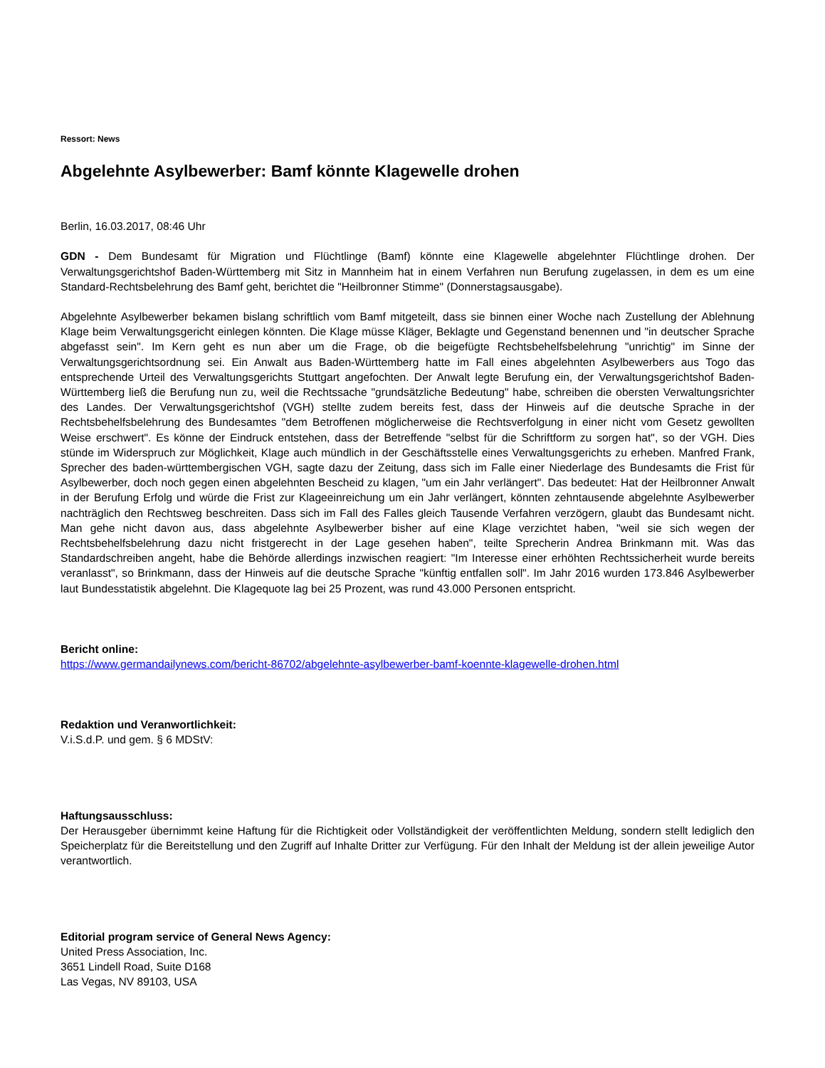Ressort: News
Abgelehnte Asylbewerber: Bamf könnte Klagewelle drohen
Berlin, 16.03.2017, 08:46 Uhr
GDN - Dem Bundesamt für Migration und Flüchtlinge (Bamf) könnte eine Klagewelle abgelehnter Flüchtlinge drohen. Der Verwaltungsgerichtshof Baden-Württemberg mit Sitz in Mannheim hat in einem Verfahren nun Berufung zugelassen, in dem es um eine Standard-Rechtsbelehrung des Bamf geht, berichtet die "Heilbronner Stimme" (Donnerstagsausgabe).
Abgelehnte Asylbewerber bekamen bislang schriftlich vom Bamf mitgeteilt, dass sie binnen einer Woche nach Zustellung der Ablehnung Klage beim Verwaltungsgericht einlegen könnten. Die Klage müsse Kläger, Beklagte und Gegenstand benennen und "in deutscher Sprache abgefasst sein". Im Kern geht es nun aber um die Frage, ob die beigefügte Rechtsbehelfsbelehrung "unrichtig" im Sinne der Verwaltungsgerichtsordnung sei. Ein Anwalt aus Baden-Württemberg hatte im Fall eines abgelehnten Asylbewerbers aus Togo das entsprechende Urteil des Verwaltungsgerichts Stuttgart angefochten. Der Anwalt legte Berufung ein, der Verwaltungsgerichtshof Baden-Württemberg ließ die Berufung nun zu, weil die Rechtssache "grundsätzliche Bedeutung" habe, schreiben die obersten Verwaltungsrichter des Landes. Der Verwaltungsgerichtshof (VGH) stellte zudem bereits fest, dass der Hinweis auf die deutsche Sprache in der Rechtsbehelfsbelehrung des Bundesamtes "dem Betroffenen möglicherweise die Rechtsverfolgung in einer nicht vom Gesetz gewollten Weise erschwert". Es könne der Eindruck entstehen, dass der Betreffende "selbst für die Schriftform zu sorgen hat", so der VGH. Dies stünde im Widerspruch zur Möglichkeit, Klage auch mündlich in der Geschäftsstelle eines Verwaltungsgerichts zu erheben. Manfred Frank, Sprecher des baden-württembergischen VGH, sagte dazu der Zeitung, dass sich im Falle einer Niederlage des Bundesamts die Frist für Asylbewerber, doch noch gegen einen abgelehnten Bescheid zu klagen, "um ein Jahr verlängert". Das bedeutet: Hat der Heilbronner Anwalt in der Berufung Erfolg und würde die Frist zur Klageeinreichung um ein Jahr verlängert, könnten zehntausende abgelehnte Asylbewerber nachträglich den Rechtsweg beschreiten. Dass sich im Fall des Falles gleich Tausende Verfahren verzögern, glaubt das Bundesamt nicht. Man gehe nicht davon aus, dass abgelehnte Asylbewerber bisher auf eine Klage verzichtet haben, "weil sie sich wegen der Rechtsbehelfsbelehrung dazu nicht fristgerecht in der Lage gesehen haben", teilte Sprecherin Andrea Brinkmann mit. Was das Standardschreiben angeht, habe die Behörde allerdings inzwischen reagiert: "Im Interesse einer erhöhten Rechtssicherheit wurde bereits veranlasst", so Brinkmann, dass der Hinweis auf die deutsche Sprache "künftig entfallen soll". Im Jahr 2016 wurden 173.846 Asylbewerber laut Bundesstatistik abgelehnt. Die Klagequote lag bei 25 Prozent, was rund 43.000 Personen entspricht.
Bericht online:
https://www.germandailynews.com/bericht-86702/abgelehnte-asylbewerber-bamf-koennte-klagewelle-drohen.html
Redaktion und Veranwortlichkeit:
V.i.S.d.P. und gem. § 6 MDStV:
Haftungsausschluss:
Der Herausgeber übernimmt keine Haftung für die Richtigkeit oder Vollständigkeit der veröffentlichten Meldung, sondern stellt lediglich den Speicherplatz für die Bereitstellung und den Zugriff auf Inhalte Dritter zur Verfügung. Für den Inhalt der Meldung ist der allein jeweilige Autor verantwortlich.
Editorial program service of General News Agency:
United Press Association, Inc.
3651 Lindell Road, Suite D168
Las Vegas, NV 89103, USA